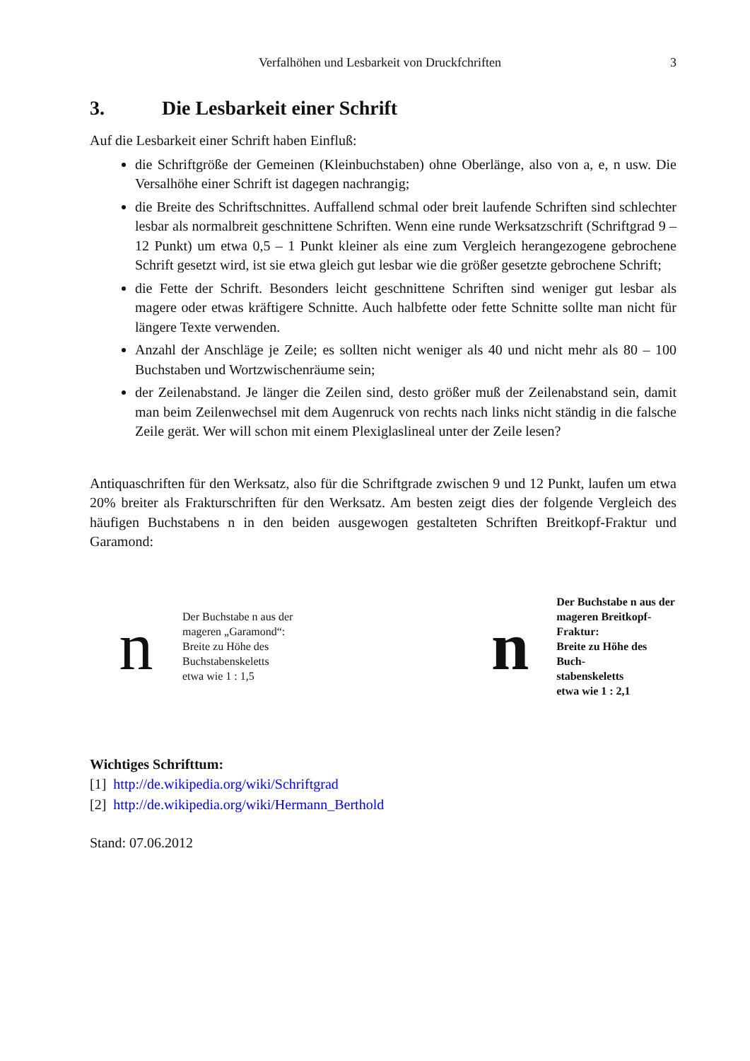Verfalhöhen und Lesbarkeit von Druckfchriften 3
3. Die Lesbarkeit einer Schrift
Auf die Lesbarkeit einer Schrift haben Einfluß:
die Schriftgröße der Gemeinen (Kleinbuchstaben) ohne Oberlänge, also von a, e, n usw. Die Versalhöhe einer Schrift ist dagegen nachrangig;
die Breite des Schriftschnittes. Auffallend schmal oder breit laufende Schriften sind schlechter lesbar als normalbreit geschnittene Schriften. Wenn eine runde Werksatzschrift (Schriftgrad 9 – 12 Punkt) um etwa 0,5 – 1 Punkt kleiner als eine zum Vergleich herangezogene gebrochene Schrift gesetzt wird, ist sie etwa gleich gut lesbar wie die größer gesetzte gebrochene Schrift;
die Fette der Schrift. Besonders leicht geschnittene Schriften sind weniger gut lesbar als magere oder etwas kräftigere Schnitte. Auch halbfette oder fette Schnitte sollte man nicht für längere Texte verwenden.
Anzahl der Anschläge je Zeile; es sollten nicht weniger als 40 und nicht mehr als 80 – 100 Buchstaben und Wortzwischenräume sein;
der Zeilenabstand. Je länger die Zeilen sind, desto größer muß der Zeilenabstand sein, damit man beim Zeilenwechsel mit dem Augenruck von rechts nach links nicht ständig in die falsche Zeile gerät. Wer will schon mit einem Plexiglaslineal unter der Zeile lesen?
Antiquaschriften für den Werksatz, also für die Schriftgrade zwischen 9 und 12 Punkt, laufen um etwa 20% breiter als Frakturschriften für den Werksatz. Am besten zeigt dies der folgende Vergleich des häufigen Buchstabens n in den beiden ausgewogen gestalteten Schriften Breitkopf-Fraktur und Garamond:
n
Der Buchstabe n aus der
mageren „Garamond“:
Breite zu Höhe des
Buchstabenskeletts
etwa wie 1 : 1,5
n
Der Buchstabe n aus der
mageren Breitkopf-Fraktur:
Breite zu Höhe des Buch-
stabenskeletts
etwa wie 1 : 2,1
Wichtiges Schrifttum:
[1] http://de.wikipedia.org/wiki/Schriftgrad
[2] http://de.wikipedia.org/wiki/Hermann_Berthold
Stand: 07.06.2012